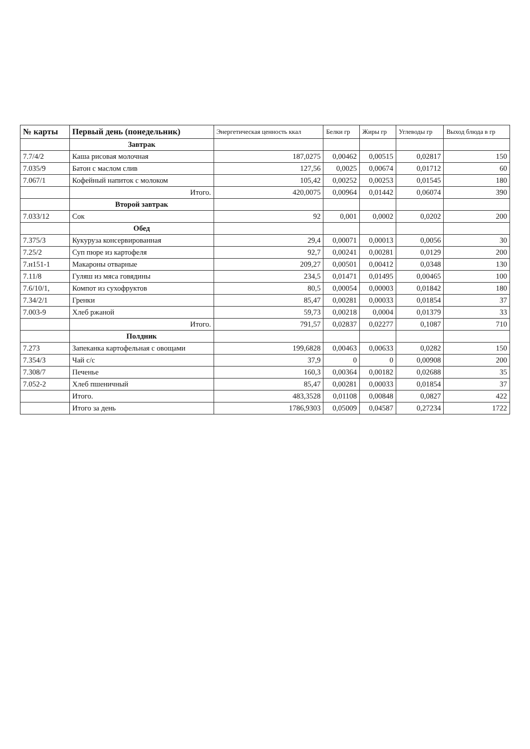| № карты | Первый день (понедельник) | Энергетическая ценность ккал | Белки гр | Жиры гр | Углеводы гр | Выход блюда в гр |
| --- | --- | --- | --- | --- | --- | --- |
| | Завтрак | | | | | |
| 7.7/4/2 | Каша рисовая молочная | 187,0275 | 0,00462 | 0,00515 | 0,02817 | 150 |
| 7.035/9 | Батон с маслом слив | 127,56 | 0,0025 | 0,00674 | 0,01712 | 60 |
| 7.067/1 | Кофейный напиток с молоком | 105,42 | 0,00252 | 0,00253 | 0,01545 | 180 |
| | Итого. | 420,0075 | 0,00964 | 0,01442 | 0,06074 | 390 |
| | Второй завтрак | | | | | |
| 7.033/12 | Сок | 92 | 0,001 | 0,0002 | 0,0202 | 200 |
| | Обед | | | | | |
| 7.375/3 | Кукуруза консервированная | 29,4 | 0,00071 | 0,00013 | 0,0056 | 30 |
| 7.25/2 | Суп пюре из картофеля | 92,7 | 0,00241 | 0,00281 | 0,0129 | 200 |
| 7.н151-1 | Макароны отварные | 209,27 | 0,00501 | 0,00412 | 0,0348 | 130 |
| 7.11/8 | Гуляш из мяса говядины | 234,5 | 0,01471 | 0,01495 | 0,00465 | 100 |
| 7.6/10/1, | Компот из сухофруктов | 80,5 | 0,00054 | 0,00003 | 0,01842 | 180 |
| 7.34/2/1 | Гренки | 85,47 | 0,00281 | 0,00033 | 0,01854 | 37 |
| 7.003-9 | Хлеб ржаной | 59,73 | 0,00218 | 0,0004 | 0,01379 | 33 |
| | Итого. | 791,57 | 0,02837 | 0,02277 | 0,1087 | 710 |
| | Полдник | | | | | |
| 7.273 | Запеканка картофельная с овощами | 199,6828 | 0,00463 | 0,00633 | 0,0282 | 150 |
| 7.354/3 | Чай с/с | 37,9 | 0 | 0 | 0,00908 | 200 |
| 7.308/7 | Печенье | 160,3 | 0,00364 | 0,00182 | 0,02688 | 35 |
| 7.052-2 | Хлеб пшеничный | 85,47 | 0,00281 | 0,00033 | 0,01854 | 37 |
| | Итого. | 483,3528 | 0,01108 | 0,00848 | 0,0827 | 422 |
| | Итого за день | 1786,9303 | 0,05009 | 0,04587 | 0,27234 | 1722 |